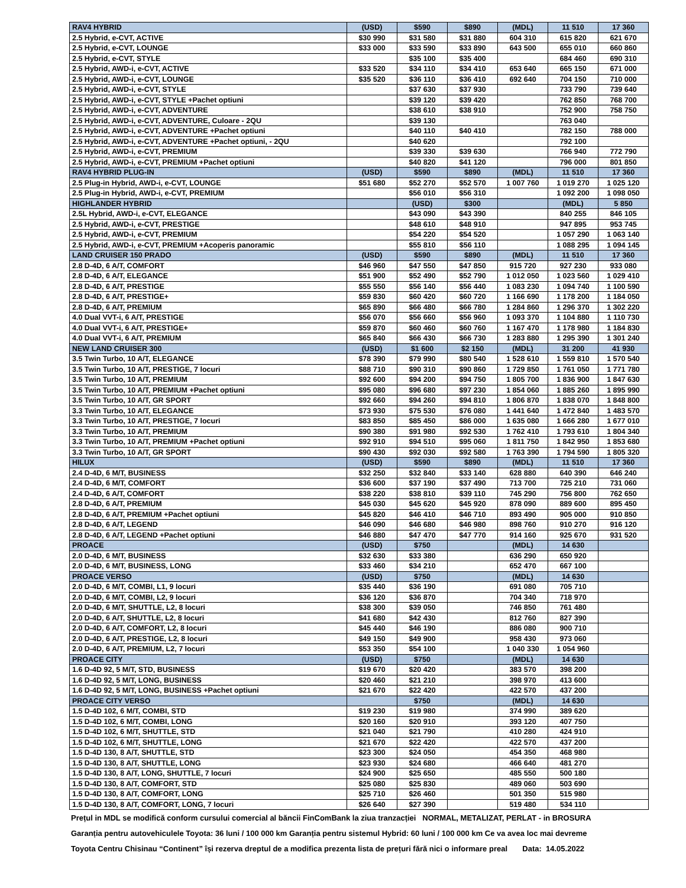| RAV4 HYBRID | (USD) | $590 | $890 | (MDL) | 11 510 | 17 360 |
| 2.5 Hybrid, e-CVT, ACTIVE | $30 990 | $31 580 | $31 880 | 604 310 | 615 820 | 621 670 |
| 2.5 Hybrid, e-CVT, LOUNGE | $33 000 | $33 590 | $33 890 | 643 500 | 655 010 | 660 860 |
| 2.5 Hybrid, e-CVT, STYLE | | $35 100 | $35 400 | | 684 460 | 690 310 |
| 2.5 Hybrid, AWD-i, e-CVT, ACTIVE | $33 520 | $34 110 | $34 410 | 653 640 | 665 150 | 671 000 |
| 2.5 Hybrid, AWD-i, e-CVT, LOUNGE | $35 520 | $36 110 | $36 410 | 692 640 | 704 150 | 710 000 |
| 2.5 Hybrid, AWD-i, e-CVT, STYLE | | $37 630 | $37 930 | | 733 790 | 739 640 |
| 2.5 Hybrid, AWD-i, e-CVT, STYLE +Pachet optiuni | | $39 120 | $39 420 | | 762 850 | 768 700 |
| 2.5 Hybrid, AWD-i, e-CVT, ADVENTURE | | $38 610 | $38 910 | | 752 900 | 758 750 |
| 2.5 Hybrid, AWD-i, e-CVT, ADVENTURE, Culoare - 2QU | | $39 130 | | | 763 040 | |
| 2.5 Hybrid, AWD-i, e-CVT, ADVENTURE +Pachet optiuni | | $40 110 | $40 410 | | 782 150 | 788 000 |
| 2.5 Hybrid, AWD-i, e-CVT, ADVENTURE +Pachet optiuni, - 2QU | | $40 620 | | | 792 100 | |
| 2.5 Hybrid, AWD-i, e-CVT, PREMIUM | | $39 330 | $39 630 | | 766 940 | 772 790 |
| 2.5 Hybrid, AWD-i, e-CVT, PREMIUM +Pachet optiuni | | $40 820 | $41 120 | | 796 000 | 801 850 |
| RAV4 HYBRID PLUG-IN | (USD) | $590 | $890 | (MDL) | 11 510 | 17 360 |
| 2.5 Plug-in Hybrid, AWD-i, e-CVT, LOUNGE | $51 680 | $52 270 | $52 570 | 1 007 760 | 1 019 270 | 1 025 120 |
| 2.5 Plug-in Hybrid, AWD-i, e-CVT, PREMIUM | | $56 010 | $56 310 | | 1 092 200 | 1 098 050 |
| HIGHLANDER HYBRID | | (USD) | $300 | | (MDL) | 5 850 |
| 2.5L Hybrid, AWD-i, e-CVT, ELEGANCE | | $43 090 | $43 390 | | 840 255 | 846 105 |
| 2.5 Hybrid, AWD-i, e-CVT, PRESTIGE | | $48 610 | $48 910 | | 947 895 | 953 745 |
| 2.5 Hybrid, AWD-i, e-CVT, PREMIUM | | $54 220 | $54 520 | | 1 057 290 | 1 063 140 |
| 2.5 Hybrid, AWD-i, e-CVT, PREMIUM +Acoperis panoramic | | $55 810 | $56 110 | | 1 088 295 | 1 094 145 |
| LAND CRUISER 150 PRADO | (USD) | $590 | $890 | (MDL) | 11 510 | 17 360 |
| 2.8 D-4D, 6 A/T, COMFORT | $46 960 | $47 550 | $47 850 | 915 720 | 927 230 | 933 080 |
| 2.8 D-4D, 6 A/T, ELEGANCE | $51 900 | $52 490 | $52 790 | 1 012 050 | 1 023 560 | 1 029 410 |
| 2.8 D-4D, 6 A/T, PRESTIGE | $55 550 | $56 140 | $56 440 | 1 083 230 | 1 094 740 | 1 100 590 |
| 2.8 D-4D, 6 A/T, PRESTIGE+ | $59 830 | $60 420 | $60 720 | 1 166 690 | 1 178 200 | 1 184 050 |
| 2.8 D-4D, 6 A/T, PREMIUM | $65 890 | $66 480 | $66 780 | 1 284 860 | 1 296 370 | 1 302 220 |
| 4.0 Dual VVT-i, 6 A/T, PRESTIGE | $56 070 | $56 660 | $56 960 | 1 093 370 | 1 104 880 | 1 110 730 |
| 4.0 Dual VVT-i, 6 A/T, PRESTIGE+ | $59 870 | $60 460 | $60 760 | 1 167 470 | 1 178 980 | 1 184 830 |
| 4.0 Dual VVT-i, 6 A/T, PREMIUM | $65 840 | $66 430 | $66 730 | 1 283 880 | 1 295 390 | 1 301 240 |
| NEW LAND CRUISER 300 | (USD) | $1 600 | $2 150 | (MDL) | 31 200 | 41 930 |
| 3.5 Twin Turbo, 10 A/T, ELEGANCE | $78 390 | $79 990 | $80 540 | 1 528 610 | 1 559 810 | 1 570 540 |
| 3.5 Twin Turbo, 10 A/T, PRESTIGE, 7 locuri | $88 710 | $90 310 | $90 860 | 1 729 850 | 1 761 050 | 1 771 780 |
| 3.5 Twin Turbo, 10 A/T, PREMIUM | $92 600 | $94 200 | $94 750 | 1 805 700 | 1 836 900 | 1 847 630 |
| 3.5 Twin Turbo, 10 A/T, PREMIUM +Pachet optiuni | $95 080 | $96 680 | $97 230 | 1 854 060 | 1 885 260 | 1 895 990 |
| 3.5 Twin Turbo, 10 A/T, GR SPORT | $92 660 | $94 260 | $94 810 | 1 806 870 | 1 838 070 | 1 848 800 |
| 3.3 Twin Turbo, 10 A/T, ELEGANCE | $73 930 | $75 530 | $76 080 | 1 441 640 | 1 472 840 | 1 483 570 |
| 3.3 Twin Turbo, 10 A/T, PRESTIGE, 7 locuri | $83 850 | $85 450 | $86 000 | 1 635 080 | 1 666 280 | 1 677 010 |
| 3.3 Twin Turbo, 10 A/T, PREMIUM | $90 380 | $91 980 | $92 530 | 1 762 410 | 1 793 610 | 1 804 340 |
| 3.3 Twin Turbo, 10 A/T, PREMIUM +Pachet optiuni | $92 910 | $94 510 | $95 060 | 1 811 750 | 1 842 950 | 1 853 680 |
| 3.3 Twin Turbo, 10 A/T, GR SPORT | $90 430 | $92 030 | $92 580 | 1 763 390 | 1 794 590 | 1 805 320 |
| HILUX | (USD) | $590 | $890 | (MDL) | 11 510 | 17 360 |
| 2.4 D-4D, 6 M/T, BUSINESS | $32 250 | $32 840 | $33 140 | 628 880 | 640 390 | 646 240 |
| 2.4 D-4D, 6 M/T, COMFORT | $36 600 | $37 190 | $37 490 | 713 700 | 725 210 | 731 060 |
| 2.4 D-4D, 6 A/T, COMFORT | $38 220 | $38 810 | $39 110 | 745 290 | 756 800 | 762 650 |
| 2.8 D-4D, 6 A/T, PREMIUM | $45 030 | $45 620 | $45 920 | 878 090 | 889 600 | 895 450 |
| 2.8 D-4D, 6 A/T, PREMIUM +Pachet optiuni | $45 820 | $46 410 | $46 710 | 893 490 | 905 000 | 910 850 |
| 2.8 D-4D, 6 A/T, LEGEND | $46 090 | $46 680 | $46 980 | 898 760 | 910 270 | 916 120 |
| 2.8 D-4D, 6 A/T, LEGEND +Pachet optiuni | $46 880 | $47 470 | $47 770 | 914 160 | 925 670 | 931 520 |
| PROACE | (USD) | $750 | | (MDL) | 14 630 | |
| 2.0 D-4D, 6 M/T, BUSINESS | $32 630 | $33 380 | | 636 290 | 650 920 | |
| 2.0 D-4D, 6 M/T, BUSINESS, LONG | $33 460 | $34 210 | | 652 470 | 667 100 | |
| PROACE VERSO | (USD) | $750 | | (MDL) | 14 630 | |
| 2.0 D-4D, 6 M/T, COMBI, L1, 9 locuri | $35 440 | $36 190 | | 691 080 | 705 710 | |
| 2.0 D-4D, 6 M/T, COMBI, L2, 9 locuri | $36 120 | $36 870 | | 704 340 | 718 970 | |
| 2.0 D-4D, 6 M/T, SHUTTLE, L2, 8 locuri | $38 300 | $39 050 | | 746 850 | 761 480 | |
| 2.0 D-4D, 6 A/T, SHUTTLE, L2, 8 locuri | $41 680 | $42 430 | | 812 760 | 827 390 | |
| 2.0 D-4D, 6 A/T, COMFORT, L2, 8 locuri | $45 440 | $46 190 | | 886 080 | 900 710 | |
| 2.0 D-4D, 6 A/T, PRESTIGE, L2, 8 locuri | $49 150 | $49 900 | | 958 430 | 973 060 | |
| 2.0 D-4D, 6 A/T, PREMIUM, L2, 7 locuri | $53 350 | $54 100 | | 1 040 330 | 1 054 960 | |
| PROACE CITY | (USD) | $750 | | (MDL) | 14 630 | |
| 1.6 D-4D 92, 5 M/T, STD, BUSINESS | $19 670 | $20 420 | | 383 570 | 398 200 | |
| 1.6 D-4D 92, 5 M/T, LONG, BUSINESS | $20 460 | $21 210 | | 398 970 | 413 600 | |
| 1.6 D-4D 92, 5 M/T, LONG, BUSINESS +Pachet optiuni | $21 670 | $22 420 | | 422 570 | 437 200 | |
| PROACE CITY VERSO | | $750 | | (MDL) | 14 630 | |
| 1.5 D-4D 102, 6 M/T, COMBI, STD | $19 230 | $19 980 | | 374 990 | 389 620 | |
| 1.5 D-4D 102, 6 M/T, COMBI, LONG | $20 160 | $20 910 | | 393 120 | 407 750 | |
| 1.5 D-4D 102, 6 M/T, SHUTTLE, STD | $21 040 | $21 790 | | 410 280 | 424 910 | |
| 1.5 D-4D 102, 6 M/T, SHUTTLE, LONG | $21 670 | $22 420 | | 422 570 | 437 200 | |
| 1.5 D-4D 130, 8 A/T, SHUTTLE, STD | $23 300 | $24 050 | | 454 350 | 468 980 | |
| 1.5 D-4D 130, 8 A/T, SHUTTLE, LONG | $23 930 | $24 680 | | 466 640 | 481 270 | |
| 1.5 D-4D 130, 8 A/T, LONG, SHUTTLE, 7 locuri | $24 900 | $25 650 | | 485 550 | 500 180 | |
| 1.5 D-4D 130, 8 A/T, COMFORT, STD | $25 080 | $25 830 | | 489 060 | 503 690 | |
| 1.5 D-4D 130, 8 A/T, COMFORT, LONG | $25 710 | $26 460 | | 501 350 | 515 980 | |
| 1.5 D-4D 130, 8 A/T, COMFORT, LONG, 7 locuri | $26 640 | $27 390 | | 519 480 | 534 110 | |
Prețul in MDL se modifică conform cursului comercial al băncii FinComBank la ziua tranzacției NORMAL, METALIZAT, PERLAT - in BROSURA
Garanția pentru autovehiculele Toyota: 36 luni / 100 000 km Garanția pentru sistemul Hybrid: 60 luni / 100 000 km Ce va avea loc mai devreme
Toyota Centru Chisinau “Continent” își rezerva dreptul de a modifica prezenta lista de prețuri fără nici o informare preal Data: 14.05.2022